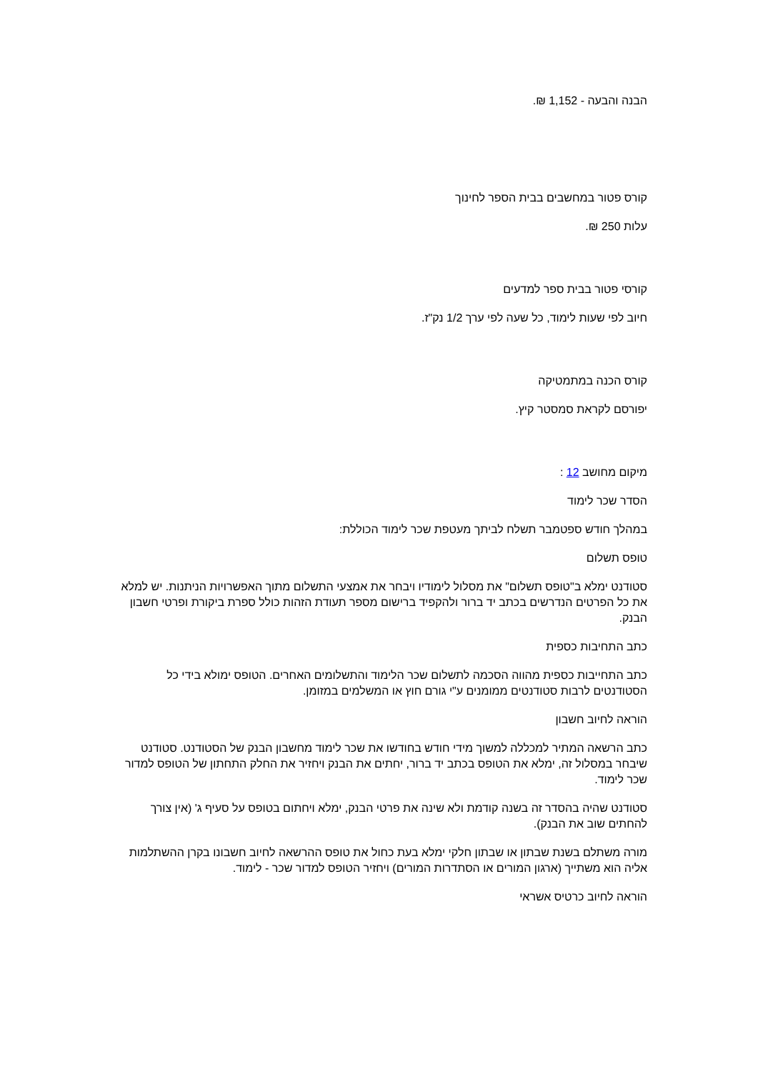הבנה והבעה - 1,152 ₪.
קורס פטור במחשבים בבית הספר לחינוך
עלות 250 ₪.
קורסי פטור בבית ספר למדעים
חיוב לפי שעות לימוד, כל שעה לפי ערך 1/2 נק"ז.
קורס הכנה במתמטיקה
יפורסם לקראת סמסטר קיץ.
מיקום מחושב 12 :
הסדר שכר לימוד
במהלך חודש ספטמבר תשלח לביתך מעטפת שכר לימוד הכוללת:
טופס תשלום
סטודנט ימלא ב"טופס תשלום" את מסלול לימודיו ויבחר את אמצעי התשלום מתוך האפשרויות הניתנות. יש למלא את כל הפרטים הנדרשים בכתב יד ברור ולהקפיד ברישום מספר תעודת הזהות כולל ספרת ביקורת ופרטי חשבון הבנק.
כתב התחיבות כספית
כתב התחייבות כספית מהווה הסכמה לתשלום שכר הלימוד והתשלומים האחרים. הטופס ימולא בידי כל הסטודנטים לרבות סטודנטים ממומנים ע"י גורם חוץ או המשלמים במזומן.
הוראה לחיוב חשבון
כתב הרשאה המתיר למכללה למשוך מידי חודש בחודשו את שכר לימוד מחשבון הבנק של הסטודנט. סטודנט שיבחר במסלול זה, ימלא את הטופס בכתב יד ברור, יחתים את הבנק ויחזיר את החלק התחתון של הטופס למדור שכר לימוד.
סטודנט שהיה בהסדר זה בשנה קודמת ולא שינה את פרטי הבנק, ימלא ויחתום בטופס על סעיף ג' (אין צורך להחתים שוב את הבנק).
מורה משתלם בשנת שבתון או שבתון חלקי ימלא בעת כחול את טופס ההרשאה לחיוב חשבונו בקרן ההשתלמות אליה הוא משתייך (ארגון המורים או הסתדרות המורים) ויחזיר הטופס למדור שכר - לימוד.
הוראה לחיוב כרטיס אשראי